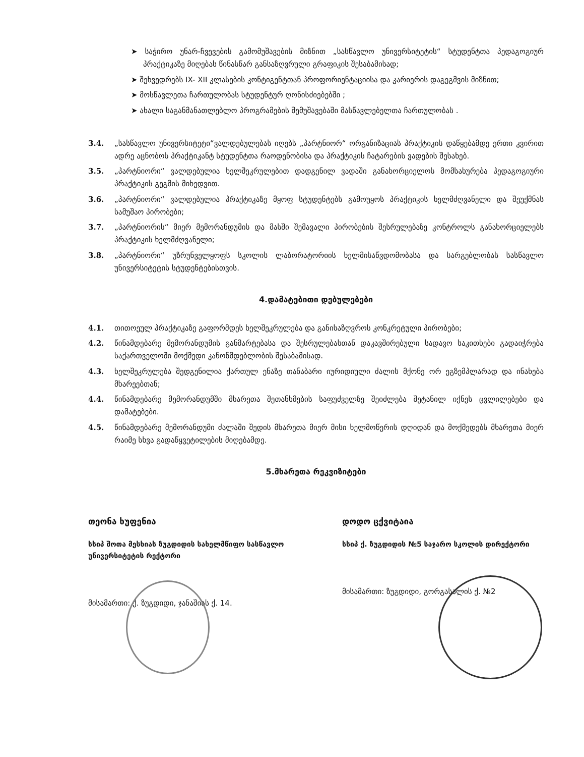➤ საჭირო უნარ-ჩვევების გამომუშავების მიზნით „სასწავლო უნივერსიტეტის“ სტუდენტთა პედაგოგიურ პრაქტიკაზე მიღებას წინასწარ განსაზღვრული გრაფიკის შესაბამისად;
➤ შეხვედრებს IX- XII კლასების კონტიგენტთან პროფორიენტაციისა და კარიერის დაგეგმვის მიზნით;
➤ მოსწავლეთა ჩართულობას სტუდენტურ ღონისძიებებში ;
➤ ახალი საგანმანათლებლო პროგრამების შემუშავებაში მასწავლებელთა ჩართულობას .
3.4. „სასწავლო უნივერსიტეტი“ვალდებულებას იღებს „პარტნიორ“ ორგანიზაციას პრაქტიკის დაწყებამდე ერთი კვირით ადრე აცნობოს პრაქტიკანტ სტუდენტთა რაოდენობისა და პრაქტიკის ჩატარების ვადების შესახებ.
3.5. „პარტნიორი“ ვალდებულია ხელშეკრულებით დადგენილ ვადაში განახორციელოს მომსახურება პედაგოგიური პრაქტიკის გეგმის მიხედვით.
3.6. „პარტნიორი“ ვალდებულია პრაქტიკაზე მყოფ სტუდენტებს გამოუყოს პრაქტიკის ხელმძღვანელი და შეუქმნას სამუშაო პირობები;
3.7. „პარტნიორის“ მიერ მემორანდუმის და მასში შემავალი პირობების შესრულებაზე კონტროლს განახორციელებს პრაქტიკის ხელმძღვანელი;
3.8. „პარტნიორი“ უზრუნველყოფს სკოლის ლაბორატორიის ხელმისაწვდომობასა და სარგებლობას სასწავლო უნივერსიტეტის სტუდენტებისთვის.
4.დამატებითი დებულებები
4.1. თითოეულ პრაქტიკაზე გაფორმდეს ხელშეკრულება და განისაზღვროს კონკრეტული პირობები;
4.2. წინამდებარე მემორანდუმის განმარტებასა და შესრულებასთან დაკავშირებული სადავო საკითხები გადაიჭრება საქართველოში მოქმედი კანონმდებლობის შესაბამისად.
4.3. ხელშეკრულება შედგენილია ქართულ ენაზე თანაბარი იურიდიული ძალის მქონე ორ ეგზემპლარად და ინახება მხარეებთან;
4.4. წინამდებარე მემორანდუმში მხარეთა შეთანხმების საფუძველზე შეიძლება შეტანილ იქნეს ცვლილებები და დამატებები.
4.5. წინამდებარე მემორანდუმი ძალაში შედის მხარეთა მიერ მისი ხელმოწერის დღიდან და მოქმედებს მხარეთა მიერ რაიმე სხვა გადაწყვეტილების მიღებამდე.
5.მხარეთა რეკვიზიტები
თეონა ხუფენია
სსიპ შოთა მესხიას ზუგდიდის სახელმწიფო სასწავლო უნივერსიტეტის რექტორი
მისამართი: ქ. ზუგდიდი, ჯანაშიას ქ. 14.
დოდო ცქვიტაია
სსიპ ქ. ზუგდიდის №5 საჯარო სკოლის დირექტორი
მისამართი: ზუგდიდი, გორგასალის ქ. №2